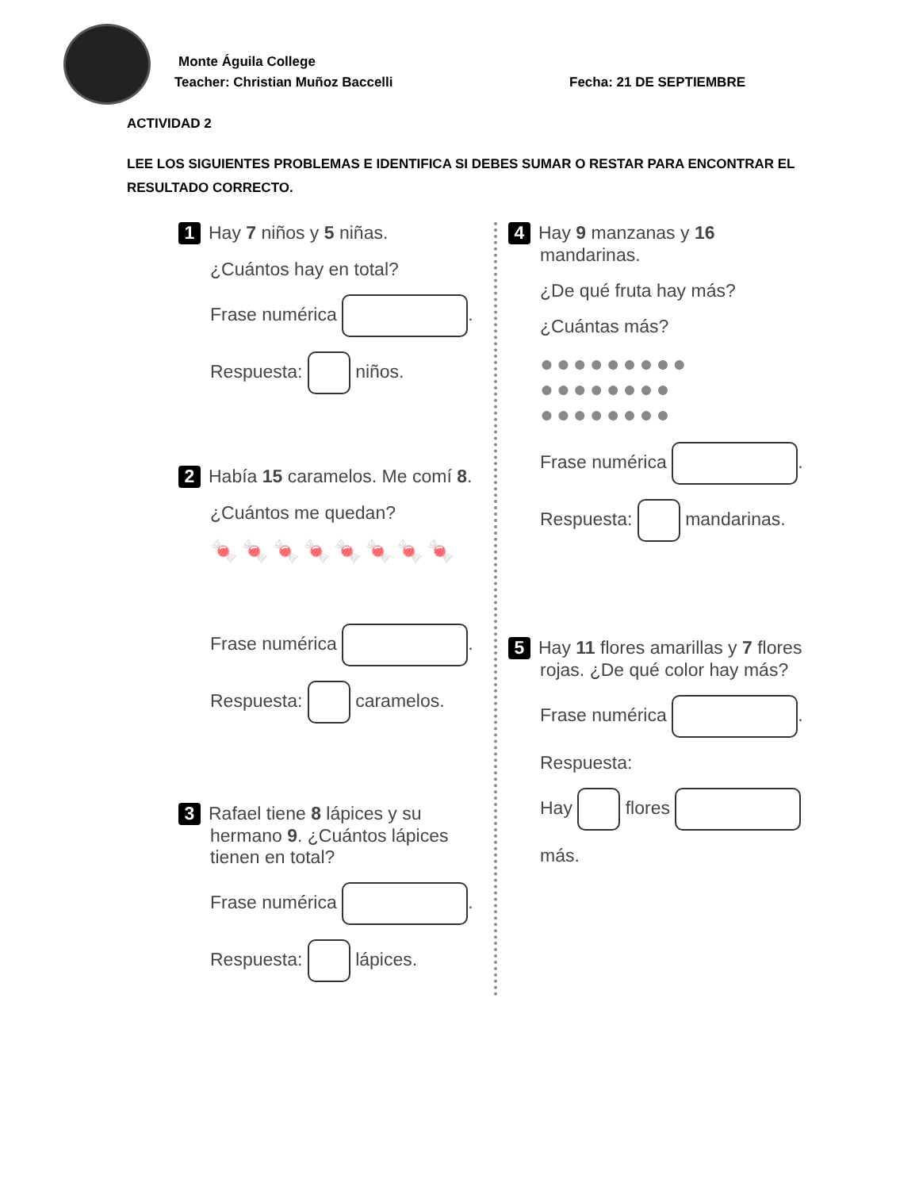Monte Águila College
Teacher: Christian Muñoz Baccelli
Fecha: 21 DE SEPTIEMBRE
ACTIVIDAD 2
LEE LOS SIGUIENTES PROBLEMAS E IDENTIFICA SI DEBES SUMAR O RESTAR PARA ENCONTRAR EL RESULTADO CORRECTO.
1 Hay 7 niños y 5 niñas.
¿Cuántos hay en total?
Frase numérica .
Respuesta: niños.
2 Había 15 caramelos. Me comí 8.
¿Cuántos me quedan?
🍬🍬🍬🍬🍬🍬🍬🍬
Frase numérica .
Respuesta: caramelos.
3 Rafael tiene 8 lápices y su hermano 9. ¿Cuántos lápices tienen en total?
Frase numérica .
Respuesta: lápices.
4 Hay 9 manzanas y 16 mandarinas.
¿De qué fruta hay más?
¿Cuántas más?
●●●●●●●●●
●●●●●●●●
●●●●●●●●
Frase numérica .
Respuesta: mandarinas.
5 Hay 11 flores amarillas y 7 flores rojas. ¿De qué color hay más?
Frase numérica .
Respuesta:
Hay flores
más.